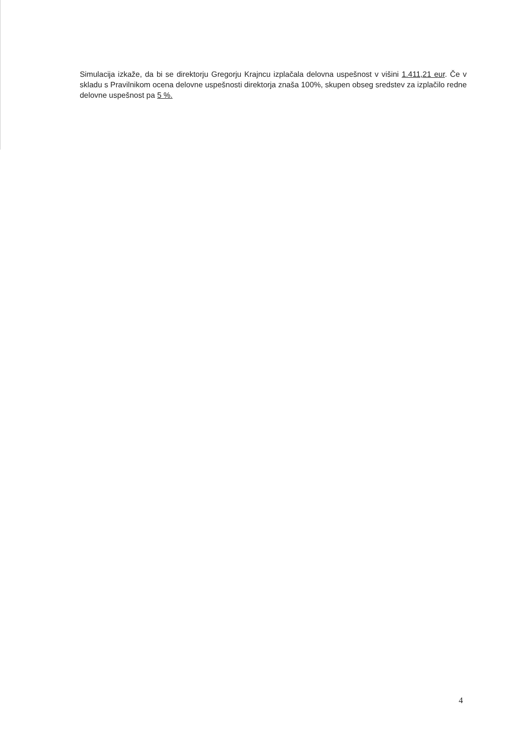Simulacija izkaže, da bi se direktorju Gregorju Krajncu izplačala delovna uspešnost v višini 1.411,21 eur. Če v skladu s Pravilnikom ocena delovne uspešnosti direktorja znaša 100%, skupen obseg sredstev za izplačilo redne delovne uspešnost pa 5 %.
4